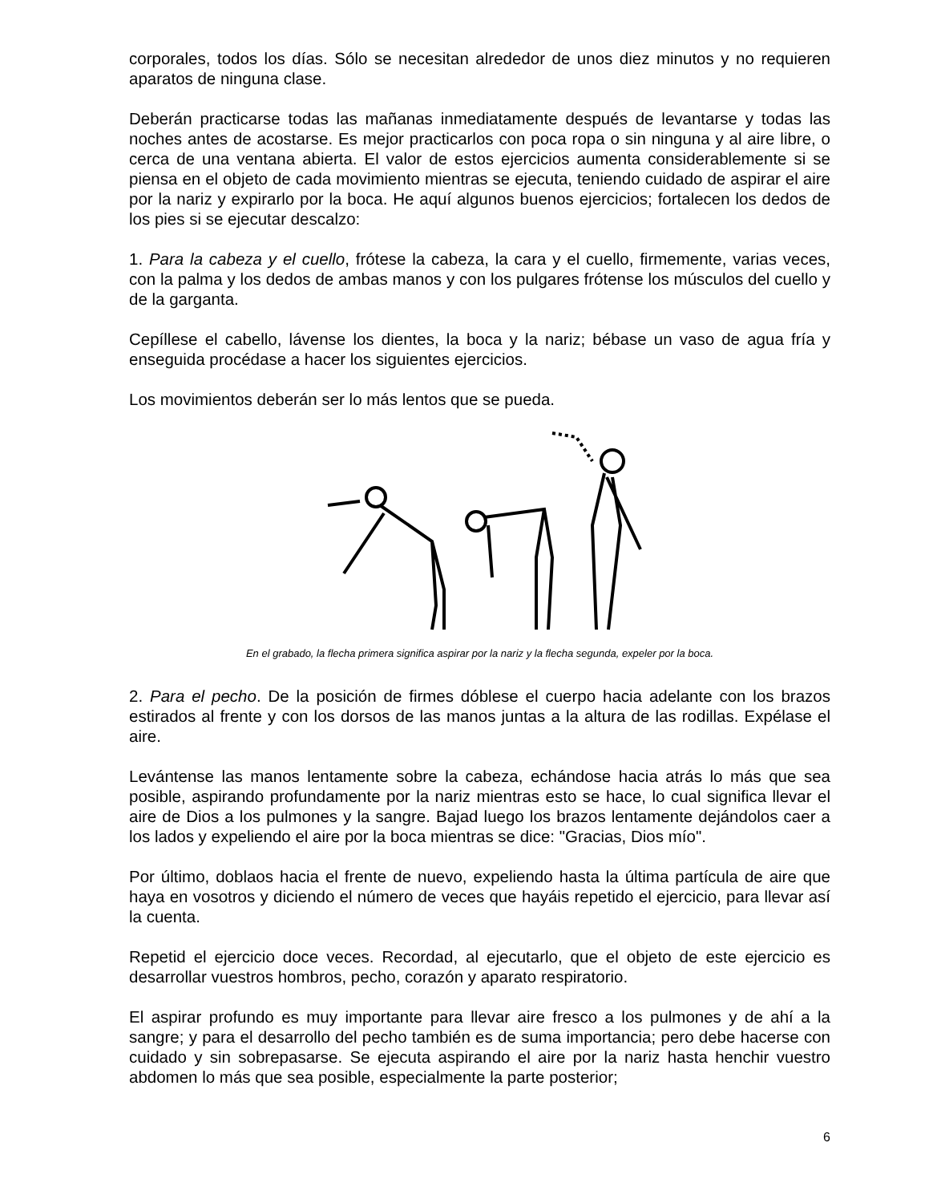corporales, todos los días. Sólo se necesitan alrededor de unos diez minutos y no requieren aparatos de ninguna clase.
Deberán practicarse todas las mañanas inmediatamente después de levantarse y todas las noches antes de acostarse. Es mejor practicarlos con poca ropa o sin ninguna y al aire libre, o cerca de una ventana abierta. El valor de estos ejercicios aumenta considerablemente si se piensa en el objeto de cada movimiento mientras se ejecuta, teniendo cuidado de aspirar el aire por la nariz y expirarlo por la boca. He aquí algunos buenos ejercicios; fortalecen los dedos de los pies si se ejecutar descalzo:
1. Para la cabeza y el cuello, frótese la cabeza, la cara y el cuello, firmemente, varias veces, con la palma y los dedos de ambas manos y con los pulgares frótense los músculos del cuello y de la garganta.
Cepíllese el cabello, lávense los dientes, la boca y la nariz; bébase un vaso de agua fría y enseguida procédase a hacer los siguientes ejercicios.
Los movimientos deberán ser lo más lentos que se pueda.
En el grabado, la flecha primera significa aspirar por la nariz y la flecha segunda, expeler por la boca.
2. Para el pecho. De la posición de firmes dóblese el cuerpo hacia adelante con los brazos estirados al frente y con los dorsos de las manos juntas a la altura de las rodillas. Expélase el aire.
Levántense las manos lentamente sobre la cabeza, echándose hacia atrás lo más que sea posible, aspirando profundamente por la nariz mientras esto se hace, lo cual significa llevar el aire de Dios a los pulmones y la sangre. Bajad luego los brazos lentamente dejándolos caer a los lados y expeliendo el aire por la boca mientras se dice: "Gracias, Dios mío".
Por último, doblaos hacia el frente de nuevo, expeliendo hasta la última partícula de aire que haya en vosotros y diciendo el número de veces que hayáis repetido el ejercicio, para llevar así la cuenta.
Repetid el ejercicio doce veces. Recordad, al ejecutarlo, que el objeto de este ejercicio es desarrollar vuestros hombros, pecho, corazón y aparato respiratorio.
El aspirar profundo es muy importante para llevar aire fresco a los pulmones y de ahí a la sangre; y para el desarrollo del pecho también es de suma importancia; pero debe hacerse con cuidado y sin sobrepasarse. Se ejecuta aspirando el aire por la nariz hasta henchir vuestro abdomen lo más que sea posible, especialmente la parte posterior;
6